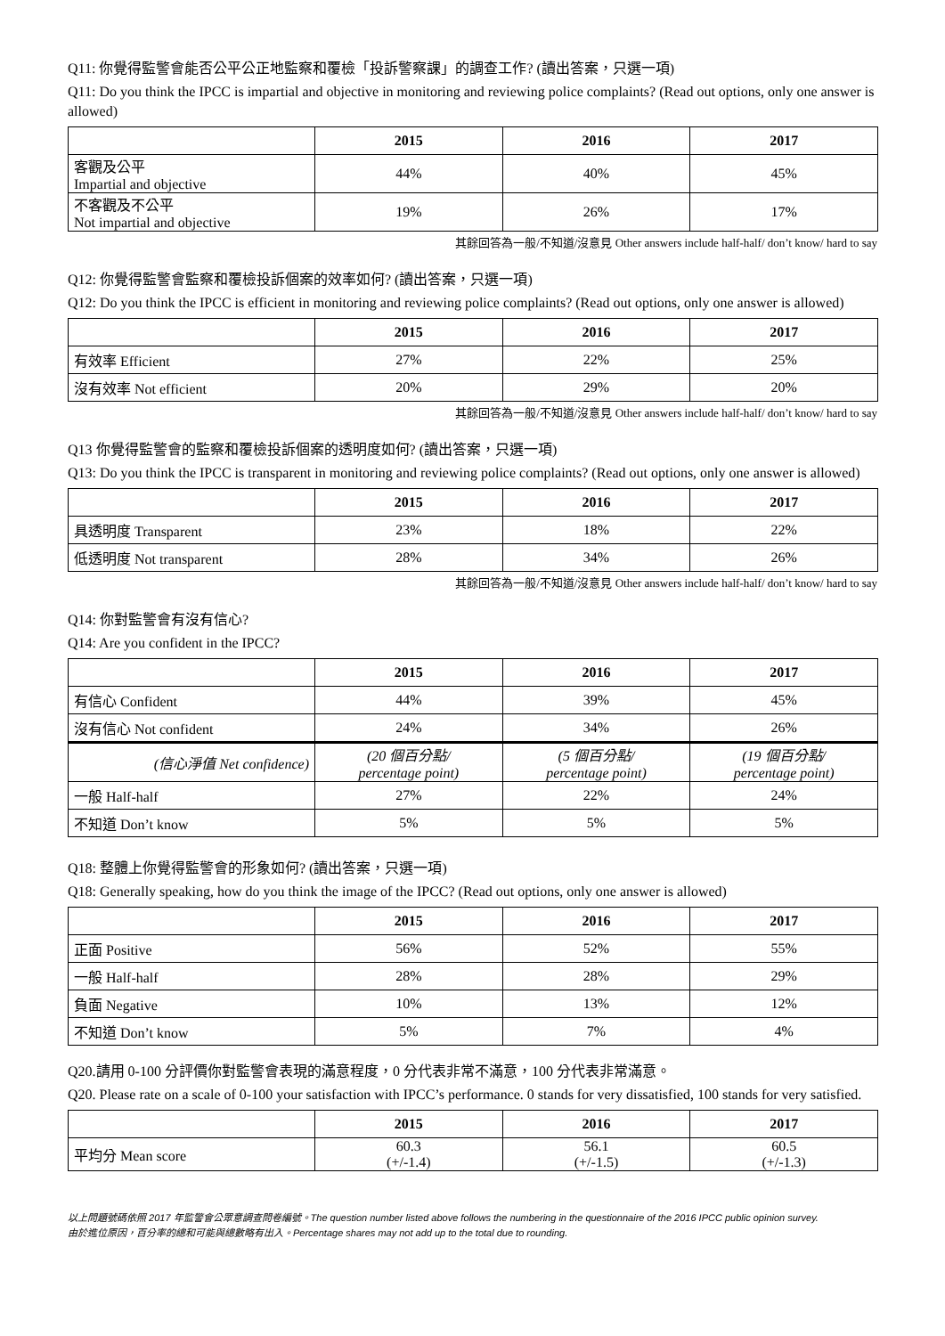Q11: 你覺得監警會能否公平公正地監察和覆檢「投訴警察課」的調查工作? (讀出答案，只選一項)
Q11: Do you think the IPCC is impartial and objective in monitoring and reviewing police complaints? (Read out options, only one answer is allowed)
| | 2015 | 2016 | 2017 |
| --- | --- | --- | --- |
| 客觀及公平 Impartial and objective | 44% | 40% | 45% |
| 不客觀及不公平 Not impartial and objective | 19% | 26% | 17% |
其餘回答為一般/不知道/沒意見 Other answers include half-half/ don’t know/ hard to say
Q12: 你覺得監警會監察和覆檢投訴個案的效率如何? (讀出答案，只選一項)
Q12: Do you think the IPCC is efficient in monitoring and reviewing police complaints? (Read out options, only one answer is allowed)
| | 2015 | 2016 | 2017 |
| --- | --- | --- | --- |
| 有效率 Efficient | 27% | 22% | 25% |
| 沒有效率 Not efficient | 20% | 29% | 20% |
其餘回答為一般/不知道/沒意見 Other answers include half-half/ don’t know/ hard to say
Q13 你覺得監警會的監察和覆檢投訴個案的透明度如何? (讀出答案，只選一項)
Q13: Do you think the IPCC is transparent in monitoring and reviewing police complaints? (Read out options, only one answer is allowed)
| | 2015 | 2016 | 2017 |
| --- | --- | --- | --- |
| 具透明度 Transparent | 23% | 18% | 22% |
| 低透明度 Not transparent | 28% | 34% | 26% |
其餘回答為一般/不知道/沒意見 Other answers include half-half/ don’t know/ hard to say
Q14: 你對監警會有沒有信心?
Q14: Are you confident in the IPCC?
| | 2015 | 2016 | 2017 |
| --- | --- | --- | --- |
| 有信心 Confident | 44% | 39% | 45% |
| 沒有信心 Not confident | 24% | 34% | 26% |
| (信心淨值 Net confidence) | (20 個百分點/ percentage point) | (5 個百分點/ percentage point) | (19 個百分點/ percentage point) |
| 一般 Half-half | 27% | 22% | 24% |
| 不知道 Don’t know | 5% | 5% | 5% |
Q18: 整體上你覺得監警會的形象如何? (讀出答案，只選一項)
Q18: Generally speaking, how do you think the image of the IPCC? (Read out options, only one answer is allowed)
| | 2015 | 2016 | 2017 |
| --- | --- | --- | --- |
| 正面 Positive | 56% | 52% | 55% |
| 一般 Half-half | 28% | 28% | 29% |
| 負面 Negative | 10% | 13% | 12% |
| 不知道 Don’t know | 5% | 7% | 4% |
Q20.請用 0-100 分評價你對監警會表現的滿意程度，0 分代表非常不滿意，100 分代表非常滿意。
Q20. Please rate on a scale of 0-100 your satisfaction with IPCC’s performance. 0 stands for very dissatisfied, 100 stands for very satisfied.
| | 2015 | 2016 | 2017 |
| --- | --- | --- | --- |
| 平均分 Mean score | 60.3 (+/-1.4) | 56.1 (+/-1.5) | 60.5 (+/-1.3) |
以上問題號碼依照 2017 年監警會公眾意調查問卷編號。The question number listed above follows the numbering in the questionnaire of the 2016 IPCC public opinion survey.
由於進位原因，百分率的總和可能與總數略有出入。Percentage shares may not add up to the total due to rounding.